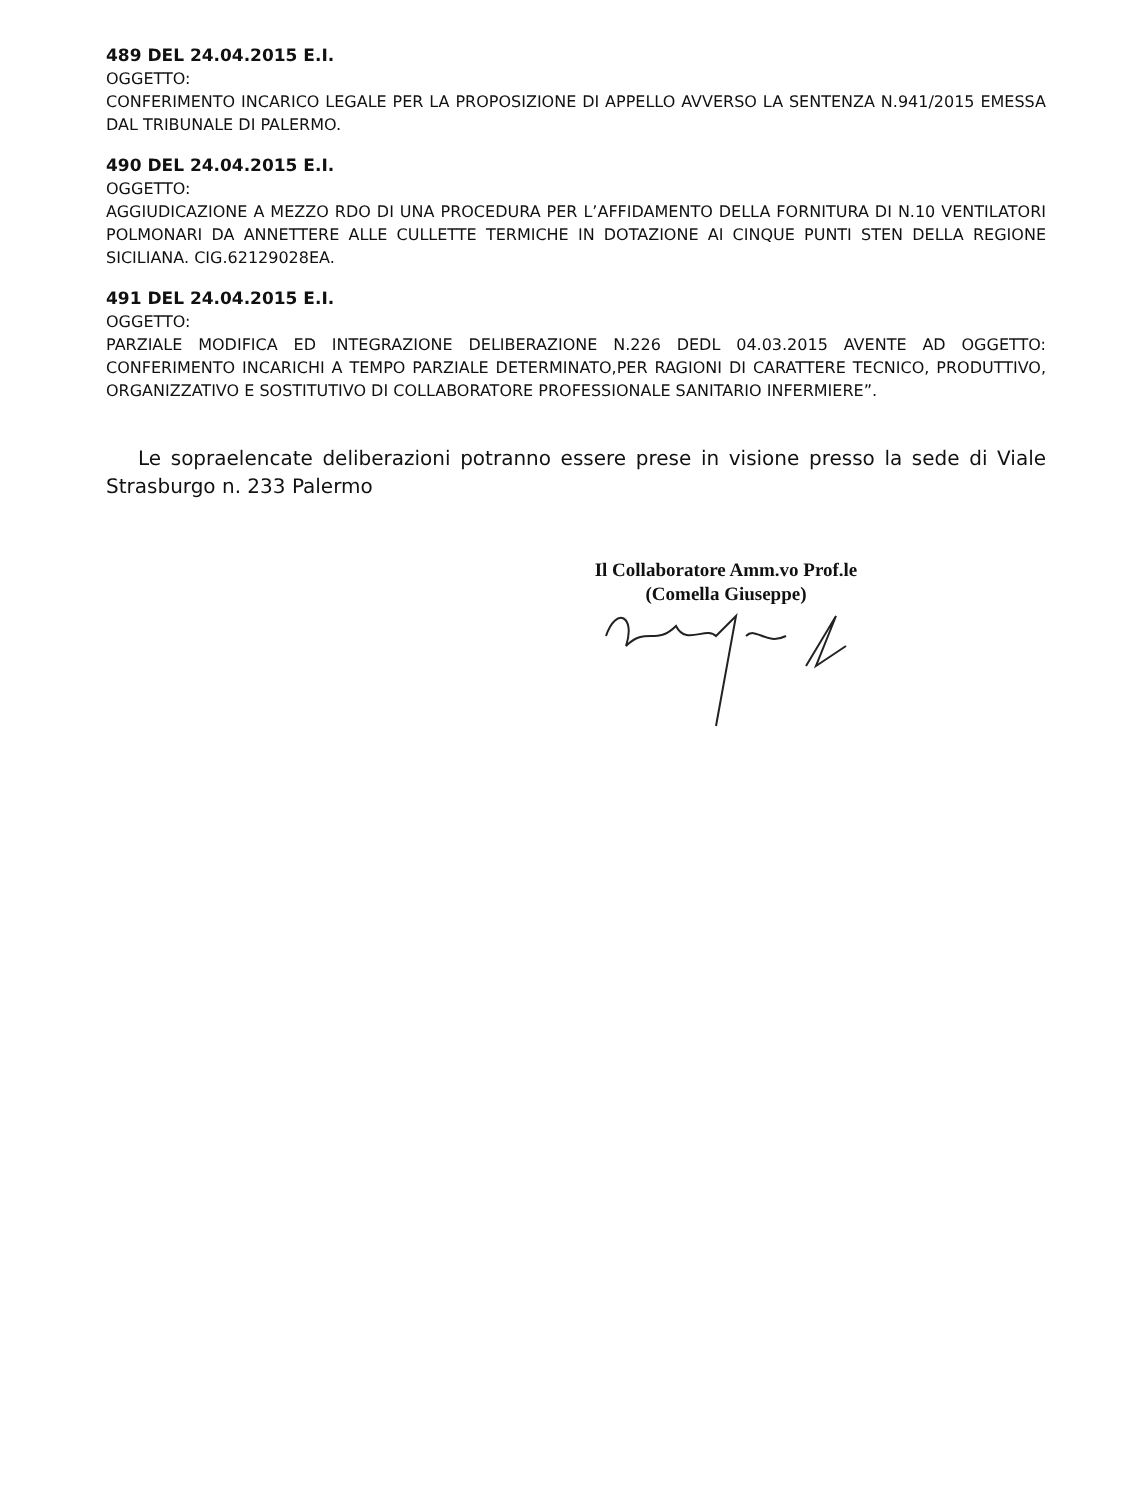489 DEL 24.04.2015 E.I.
OGGETTO:
CONFERIMENTO INCARICO LEGALE PER LA PROPOSIZIONE DI APPELLO AVVERSO LA SENTENZA N.941/2015 EMESSA DAL TRIBUNALE DI PALERMO.
490 DEL 24.04.2015 E.I.
OGGETTO:
AGGIUDICAZIONE A MEZZO RDO DI UNA PROCEDURA PER L’AFFIDAMENTO DELLA FORNITURA DI N.10 VENTILATORI POLMONARI DA ANNETTERE ALLE CULLETTE TERMICHE IN DOTAZIONE AI CINQUE PUNTI STEN DELLA REGIONE SICILIANA. CIG.62129028EA.
491 DEL 24.04.2015 E.I.
OGGETTO:
PARZIALE MODIFICA ED INTEGRAZIONE DELIBERAZIONE N.226 DEDL 04.03.2015 AVENTE AD OGGETTO: CONFERIMENTO INCARICHI A TEMPO PARZIALE DETERMINATO,PER RAGIONI DI CARATTERE TECNICO, PRODUTTIVO, ORGANIZZATIVO E SOSTITUTIVO DI COLLABORATORE PROFESSIONALE SANITARIO INFERMIERE”.
Le sopraelencate deliberazioni potranno essere prese in visione presso la sede di Viale Strasburgo n. 233 Palermo
Il Collaboratore Amm.vo Prof.le
(Comella Giuseppe)